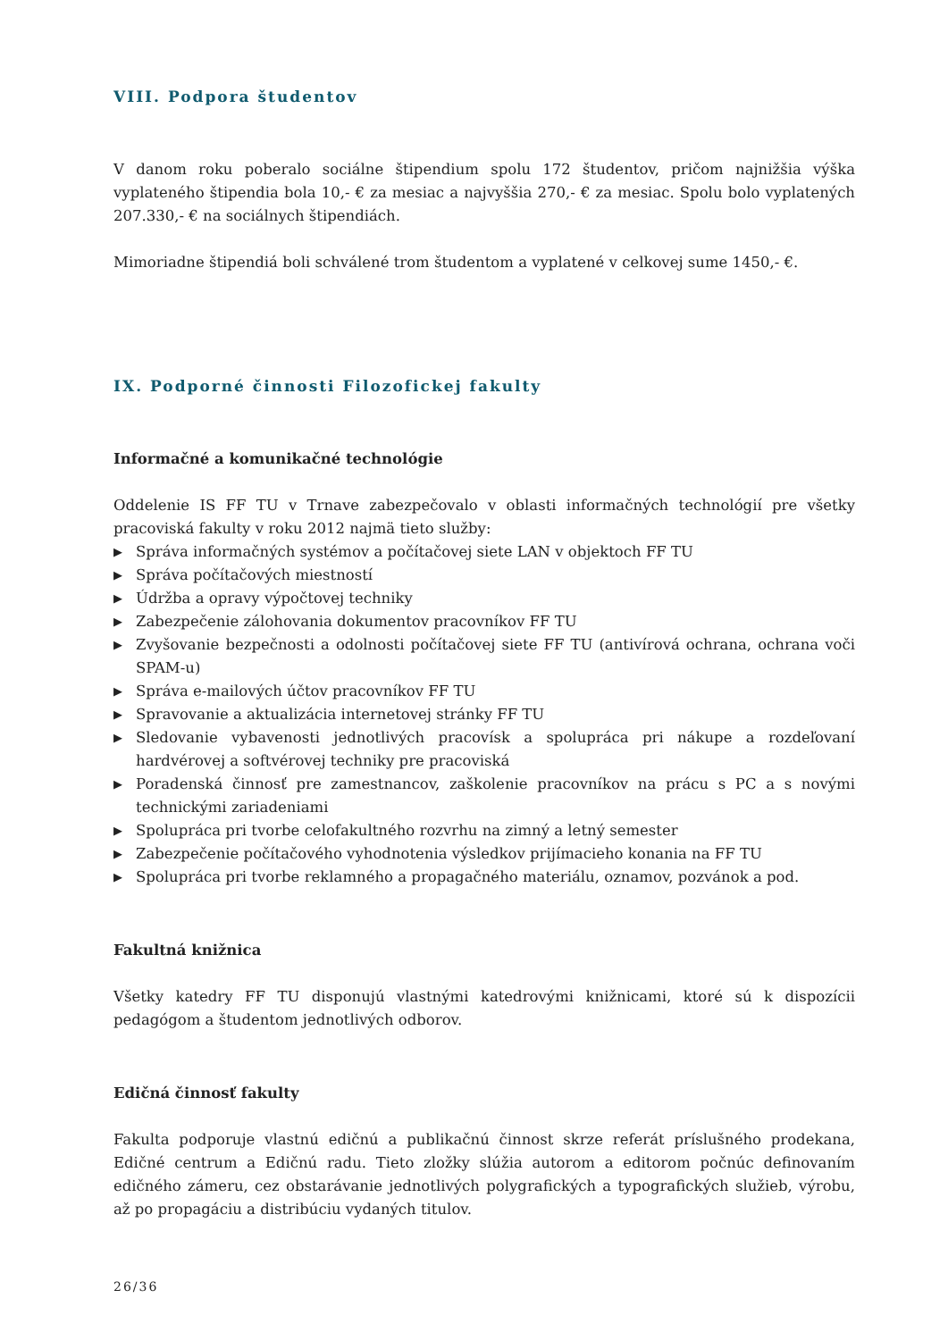VIII. Podpora študentov
V danom roku poberalo sociálne štipendium spolu 172 študentov, pričom najnižšia výška vyplateného štipendia bola 10,- € za mesiac a najvyššia 270,- € za mesiac. Spolu bolo vyplatených 207.330,- € na sociálnych štipendiách.
Mimoriadne štipendiá boli schválené trom študentom a vyplatené v celkovej sume 1450,- €.
IX. Podporné činnosti Filozofickej fakulty
Informačné a komunikačné technológie
Oddelenie IS FF TU v Trnave zabezpečovalo v oblasti informačných technológií pre všetky pracoviská fakulty v roku 2012 najmä tieto služby:
▶ Správa informačných systémov a počítačovej siete LAN v objektoch FF TU
▶ Správa počítačových miestností
▶ Údržba a opravy výpočtovej techniky
▶ Zabezpečenie zálohovania dokumentov pracovníkov FF TU
▶ Zvyšovanie bezpečnosti a odolnosti počítačovej siete FF TU (antivírová ochrana, ochrana voči SPAM-u)
▶ Správa e-mailových účtov pracovníkov FF TU
▶ Spravovanie a aktualizácia internetovej stránky FF TU
▶ Sledovanie vybavenosti jednotlivých pracovísk a spolupráca pri nákupe a rozdeľovaní hardvérovej a softvérovej techniky pre pracoviská
▶ Poradenská činnosť pre zamestnancov, zaškolenie pracovníkov na prácu s PC a s novými technickými zariadeniami
▶ Spolupráca pri tvorbe celofakultného rozvrhu na zimný a letný semester
▶ Zabezpečenie počítačového vyhodnotenia výsledkov prijímacieho konania na FF TU
▶ Spolupráca pri tvorbe reklamného a propagačného materiálu, oznamov, pozvánok a pod.
Fakultná knižnica
Všetky katedry FF TU disponujú vlastnými katedrovými knižnicami, ktoré sú k dispozícii pedagógom a študentom jednotlivých odborov.
Edičná činnosť fakulty
Fakulta podporuje vlastnú edičnú a publikačnú činnost skrze referát príslušného prodekana, Edičné centrum a Edičnú radu. Tieto zložky slúžia autorom a editorom počnúc definovaním edičného zámeru, cez obstarávanie jednotlivých polygrafických a typografických služieb, výrobu, až po propagáciu a distribúciu vydaných titulov.
26/36